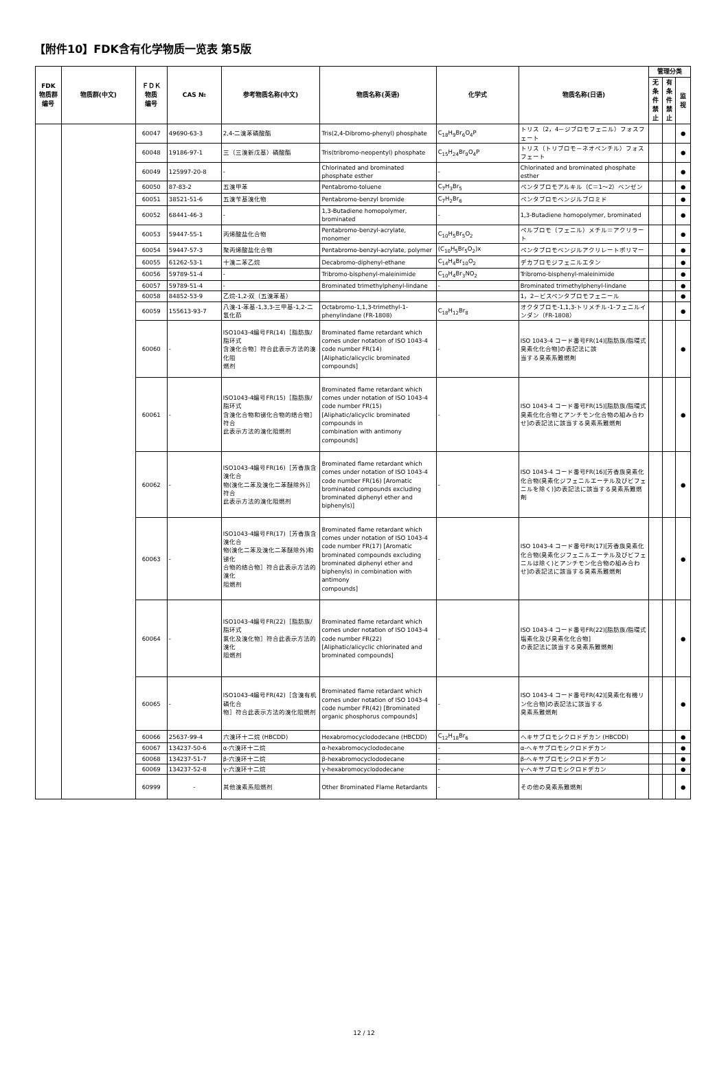【附件10】FDK含有化学物质一览表 第5版
| FDK 物质群 编号 | 物质群(中文) | ＦＤＫ 物质 编号 | CAS № | 参考物质名称(中文) | 物质名称(英语) | 化学式 | 物质名称(日语) | 管理分类 | | |
| --- | --- | --- | --- | --- | --- | --- | --- | --- | --- | --- |
| | | | | | | | | 无条件禁止 | 有条件禁止 | 监视 |
| | | 60047 | 49690-63-3 | 2,4-二溴苯磷酸酯 | Tris(2,4-Dibromo-phenyl) phosphate | C<sub>18</sub>H<sub>9</sub>Br<sub>6</sub>O<sub>4</sub>P | トリス（2，4－ジブロモフェニル）フォスフェート | | | ● |
| | | 60048 | 19186-97-1 | 三（三溴新戊基）磷酸酯 | Tris(tribromo-neopentyl) phosphate | C<sub>15</sub>H<sub>24</sub>Br<sub>9</sub>O<sub>4</sub>P | トリス（トリブロモ－ネオペンチル）フォスフェート | | | ● |
| | | 60049 | 125997-20-8 | - | Chlorinated and brominated phosphate esther | - | Chlorinated and brominated phosphate esther | | | ● |
| | | 60050 | 87-83-2 | 五溴甲苯 | Pentabromo-toluene | C<sub>7</sub>H<sub>3</sub>Br<sub>5</sub> | ペンタブロモアルキル（C＝1～2）ベンゼン | | | ● |
| | | 60051 | 38521-51-6 | 五溴苄基溴化物 | Pentabromo-benzyl bromide | C<sub>7</sub>H<sub>2</sub>Br<sub>6</sub> | ペンタブロモベンジルブロミド | | | ● |
| | | 60052 | 68441-46-3 | - | 1,3-Butadiene homopolymer, brominated | - | 1,3-Butadiene homopolymer, brominated | | | ● |
| | | 60053 | 59447-55-1 | 丙烯酸盐化合物 | Pentabromo-benzyl-acrylate, monomer | C<sub>10</sub>H<sub>5</sub>Br<sub>5</sub>O<sub>2</sub> | ペルブロモ（フェニル）メチル＝アクリラート | | | ● |
| | | 60054 | 59447-57-3 | 聚丙烯酸盐化合物 | Pentabromo-benzyl-acrylate, polymer | (C<sub>10</sub>H<sub>5</sub>Br<sub>5</sub>O<sub>2</sub>)x | ペンタブロモベンジルアクリレートポリマー | | | ● |
| | | 60055 | 61262-53-1 | 十溴二苯乙烷 | Decabromo-diphenyl-ethane | C<sub>14</sub>H<sub>4</sub>Br<sub>10</sub>O<sub>2</sub> | デカブロモジフェニルエタン | | | ● |
| | | 60056 | 59789-51-4 | - | Tribromo-bisphenyl-maleinimide | C<sub>10</sub>H<sub>4</sub>Br<sub>3</sub>NO<sub>2</sub> | Tribromo-bisphenyl-maleinimide | | | ● |
| | | 60057 | 59789-51-4 | - | Brominated trimethylphenyl-lindane | - | Brominated trimethylphenyl-lindane | | | ● |
| | | 60058 | 84852-53-9 | 乙烷-1,2-双（五溴苯基） | | | 1，2－ビスペンタブロモフェニール | | | ● |
| | | 60059 | 155613-93-7 | 八溴-1-苯基-1,3,3-三甲基-1,2-二氢化茚 | Octabromo-1,1,3-trimethyl-1-phenylindane (FR-1808) | C<sub>18</sub>H<sub>12</sub>Br<sub>8</sub> | オクタブロモ-1,1,3-トリメチル-1-フェニルインダン（FR-1808） | | | ● |
| | | 60060 | - | ISO1043-4编号FR(14)［脂肪族/脂环式 含溴化合物］符合此表示方法的溴化阻 燃剂 | Brominated flame retardant which comes under notation of ISO 1043-4 code number FR(14) [Aliphatic/alicyclic brominated compounds] | - | ISO 1043-4 コード番号FR(14)[脂肪族/脂環式臭素化化合物]の表記法に該 当する臭素系難燃剤 | | | ● |
| | | 60061 | - | ISO1043-4编号FR(15)［脂肪族/脂环式 含溴化合物和锑化合物的结合物］符合 此表示方法的溴化阻燃剂 | Brominated flame retardant which comes under notation of ISO 1043-4 code number FR(15) [Aliphatic/alicyclic brominated compounds in combination with antimony compounds] | - | ISO 1043-4 コード番号FR(15)[脂肪族/脂環式臭素化化合物とアンチモン化合物の組み合わせ]の表記法に該当する臭素系難燃剤 | | | ● |
| | | 60062 | - | ISO1043-4编号FR(16)［芳香族含溴化合 物(溴化二苯及溴化二苯醚除外)］符合 此表示方法的溴化阻燃剂 | Brominated flame retardant which comes under notation of ISO 1043-4 code number FR(16) [Aromatic brominated compounds excluding brominated diphenyl ether and biphenyls)] | - | ISO 1043-4 コード番号FR(16)[芳香族臭素化化合物(臭素化ジフェニルエーテル及びビフェニルを除く)]の表記法に該当する臭素系難燃剤 | | | ● |
| | | 60063 | - | ISO1043-4编号FR(17)［芳香族含溴化合 物(溴化二苯及溴化二苯醚除外)和锑化 合物的结合物］符合此表示方法的溴化 阻燃剂 | Brominated flame retardant which comes under notation of ISO 1043-4 code number FR(17) [Aromatic brominated compounds excluding brominated diphenyl ether and biphenyls) in combination with antimony compounds] | - | ISO 1043-4 コード番号FR(17)[芳香族臭素化化合物(臭素化ジフェニルエーテル及びビフェニルは除く)とアンチモン化合物の組み合わせ]の表記法に該当する臭素系難燃剤 | | | ● |
| | | 60064 | - | ISO1043-4编号FR(22)［脂肪族/脂环式 氯化及溴化物］符合此表示方法的溴化 阻燃剂 | Brominated flame retardant which comes under notation of ISO 1043-4 code number FR(22) [Aliphatic/alicyclic chlorinated and brominated compounds] | - | ISO 1043-4 コード番号FR(22)[脂肪族/脂環式塩素化及び臭素化化合物] の表記法に該当する臭素系難燃剤 | | | ● |
| | | 60065 | - | ISO1043-4编号FR(42)［含溴有机磷化合 物］符合此表示方法的溴化阻燃剂 | Brominated flame retardant which comes under notation of ISO 1043-4 code number FR(42) [Brominated organic phosphorus compounds] | - | ISO 1043-4 コード番号FR(42)[臭素化有機リン化合物]の表記法に該当する 臭素系難燃剤 | | | ● |
| | | 60066 | 25637-99-4 | 六溴环十二烷 (HBCDD) | Hexabromocyclododecane (HBCDD) | C<sub>12</sub>H<sub>18</sub>Br<sub>6</sub> | ヘキサブロモシクロドデカン (HBCDD) | | | ● |
| | | 60067 | 134237-50-6 | α-六溴环十二烷 | α-hexabromocyclododecane | - | α-ヘキサブロモシクロドデカン | | | ● |
| | | 60068 | 134237-51-7 | β-六溴环十二烷 | β-hexabromocyclododecane | - | β-ヘキサブロモシクロドデカン | | | ● |
| | | 60069 | 134237-52-8 | γ-六溴环十二烷 | γ-hexabromocyclododecane | - | γ-ヘキサブロモシクロドデカン | | | ● |
| | | 60999 | - | 其他溴素系阻燃剂 | Other Brominated Flame Retardants | - | その他の臭素系難燃剤 | | | ● |
12 / 12